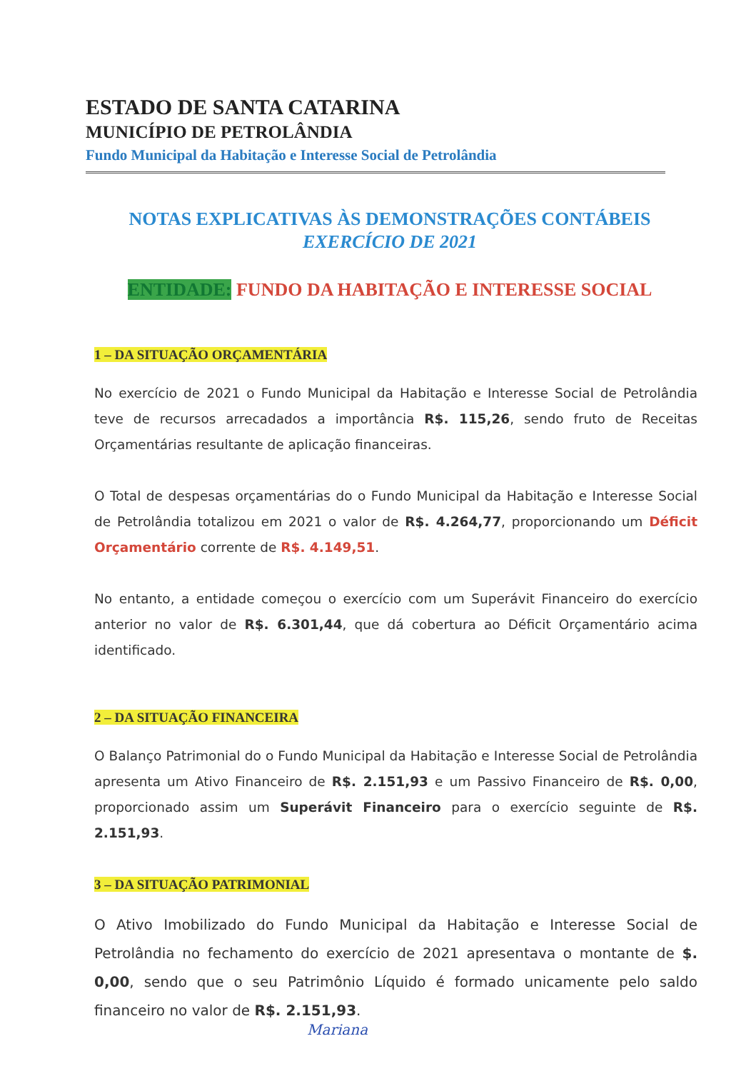ESTADO DE SANTA CATARINA
MUNICÍPIO DE PETROLÂNDIA
Fundo Municipal da Habitação e Interesse Social de Petrolândia
NOTAS EXPLICATIVAS ÀS DEMONSTRAÇÕES CONTÁBEIS
EXERCÍCIO DE 2021
ENTIDADE: FUNDO DA HABITAÇÃO E INTERESSE SOCIAL
1 – DA SITUAÇÃO ORÇAMENTÁRIA
No exercício de 2021 o Fundo Municipal da Habitação e Interesse Social de Petrolândia teve de recursos arrecadados a importância R$. 115,26, sendo fruto de Receitas Orçamentárias resultante de aplicação financeiras.
O Total de despesas orçamentárias do o Fundo Municipal da Habitação e Interesse Social de Petrolândia totalizou em 2021 o valor de R$. 4.264,77, proporcionando um Déficit Orçamentário corrente de R$. 4.149,51.
No entanto, a entidade começou o exercício com um Superávit Financeiro do exercício anterior no valor de R$. 6.301,44, que dá cobertura ao Déficit Orçamentário acima identificado.
2 – DA SITUAÇÃO FINANCEIRA
O Balanço Patrimonial do o Fundo Municipal da Habitação e Interesse Social de Petrolândia apresenta um Ativo Financeiro de R$. 2.151,93 e um Passivo Financeiro de R$. 0,00, proporcionado assim um Superávit Financeiro para o exercício seguinte de R$. 2.151,93.
3 – DA SITUAÇÃO PATRIMONIAL
O Ativo Imobilizado do Fundo Municipal da Habitação e Interesse Social de Petrolândia no fechamento do exercício de 2021 apresentava o montante de $. 0,00, sendo que o seu Patrimônio Líquido é formado unicamente pelo saldo financeiro no valor de R$. 2.151,93.
Mariana